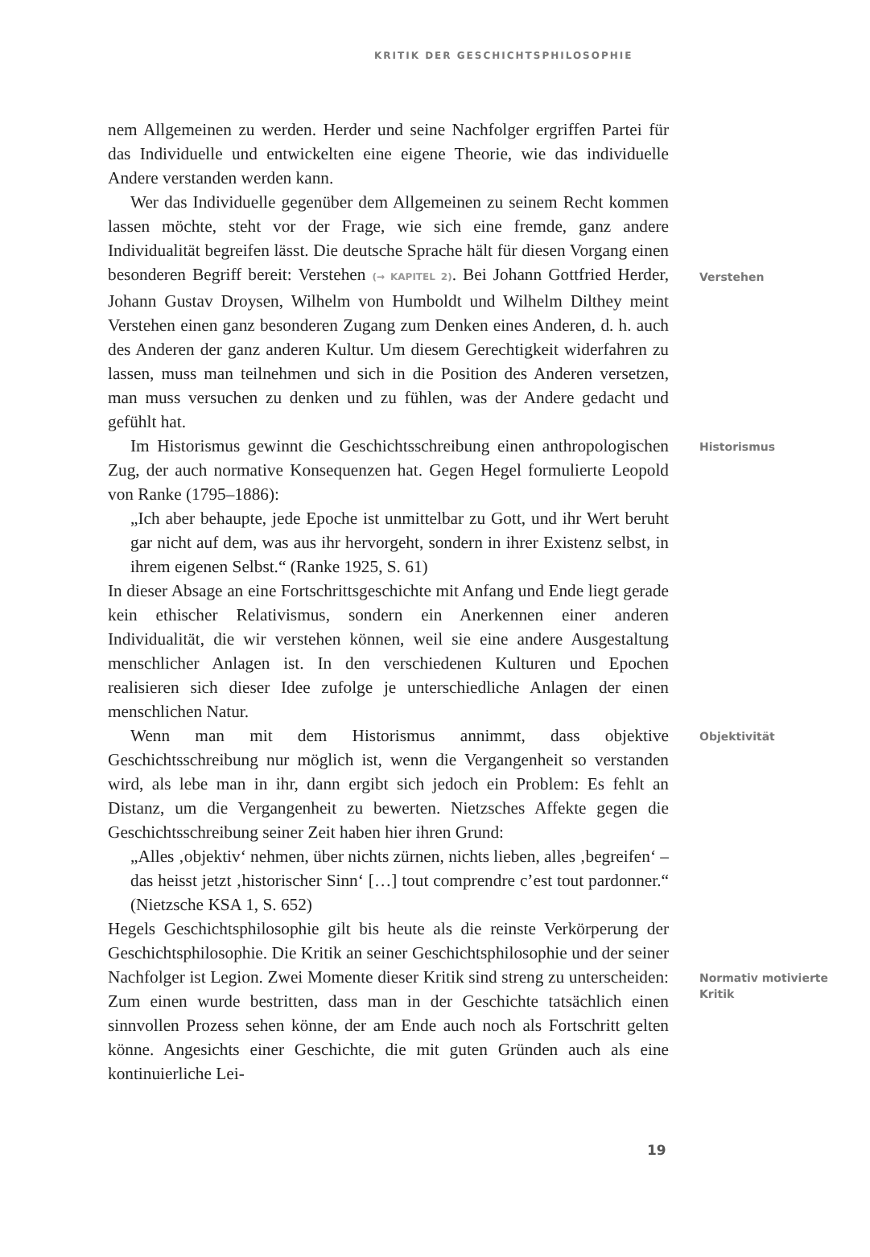KRITIK DER GESCHICHTSPHILOSOPHIE
nem Allgemeinen zu werden. Herder und seine Nachfolger ergriffen Partei für das Individuelle und entwickelten eine eigene Theorie, wie das individuelle Andere verstanden werden kann.
Wer das Individuelle gegenüber dem Allgemeinen zu seinem Recht kommen lassen möchte, steht vor der Frage, wie sich eine fremde, ganz andere Individualität begreifen lässt. Die deutsche Sprache hält für diesen Vorgang einen besonderen Begriff bereit: Verstehen (→ KAPITEL 2). Bei Johann Gottfried Herder, Johann Gustav Droysen, Wilhelm von Humboldt und Wilhelm Dilthey meint Verstehen einen ganz besonderen Zugang zum Denken eines Anderen, d. h. auch des Anderen der ganz anderen Kultur. Um diesem Gerechtigkeit widerfahren zu lassen, muss man teilnehmen und sich in die Position des Anderen versetzen, man muss versuchen zu denken und zu fühlen, was der Andere gedacht und gefühlt hat.
Verstehen
Im Historismus gewinnt die Geschichtsschreibung einen anthropologischen Zug, der auch normative Konsequenzen hat. Gegen Hegel formulierte Leopold von Ranke (1795–1886):
„Ich aber behaupte, jede Epoche ist unmittelbar zu Gott, und ihr Wert beruht gar nicht auf dem, was aus ihr hervorgeht, sondern in ihrer Existenz selbst, in ihrem eigenen Selbst.“ (Ranke 1925, S. 61)
In dieser Absage an eine Fortschrittsgeschichte mit Anfang und Ende liegt gerade kein ethischer Relativismus, sondern ein Anerkennen einer anderen Individualität, die wir verstehen können, weil sie eine andere Ausgestaltung menschlicher Anlagen ist. In den verschiedenen Kulturen und Epochen realisieren sich dieser Idee zufolge je unterschiedliche Anlagen der einen menschlichen Natur.
Historismus
Wenn man mit dem Historismus annimmt, dass objektive Geschichtsschreibung nur möglich ist, wenn die Vergangenheit so verstanden wird, als lebe man in ihr, dann ergibt sich jedoch ein Problem: Es fehlt an Distanz, um die Vergangenheit zu bewerten. Nietzsches Affekte gegen die Geschichtsschreibung seiner Zeit haben hier ihren Grund:
„Alles ‚objektiv‘ nehmen, über nichts zürnen, nichts lieben, alles ‚begreifen‘ – das heisst jetzt ‚historischer Sinn‘ […] tout comprendre c’est tout pardonner.“ (Nietzsche KSA 1, S. 652)
Hegels Geschichtsphilosophie gilt bis heute als die reinste Verkörperung der Geschichtsphilosophie. Die Kritik an seiner Geschichtsphilosophie und der seiner Nachfolger ist Legion. Zwei Momente dieser Kritik sind streng zu unterscheiden: Zum einen wurde bestritten, dass man in der Geschichte tatsächlich einen sinnvollen Prozess sehen könne, der am Ende auch noch als Fortschritt gelten könne. Angesichts einer Geschichte, die mit guten Gründen auch als eine kontinuierliche Lei-
Objektivität
Normativ motivierte Kritik
19